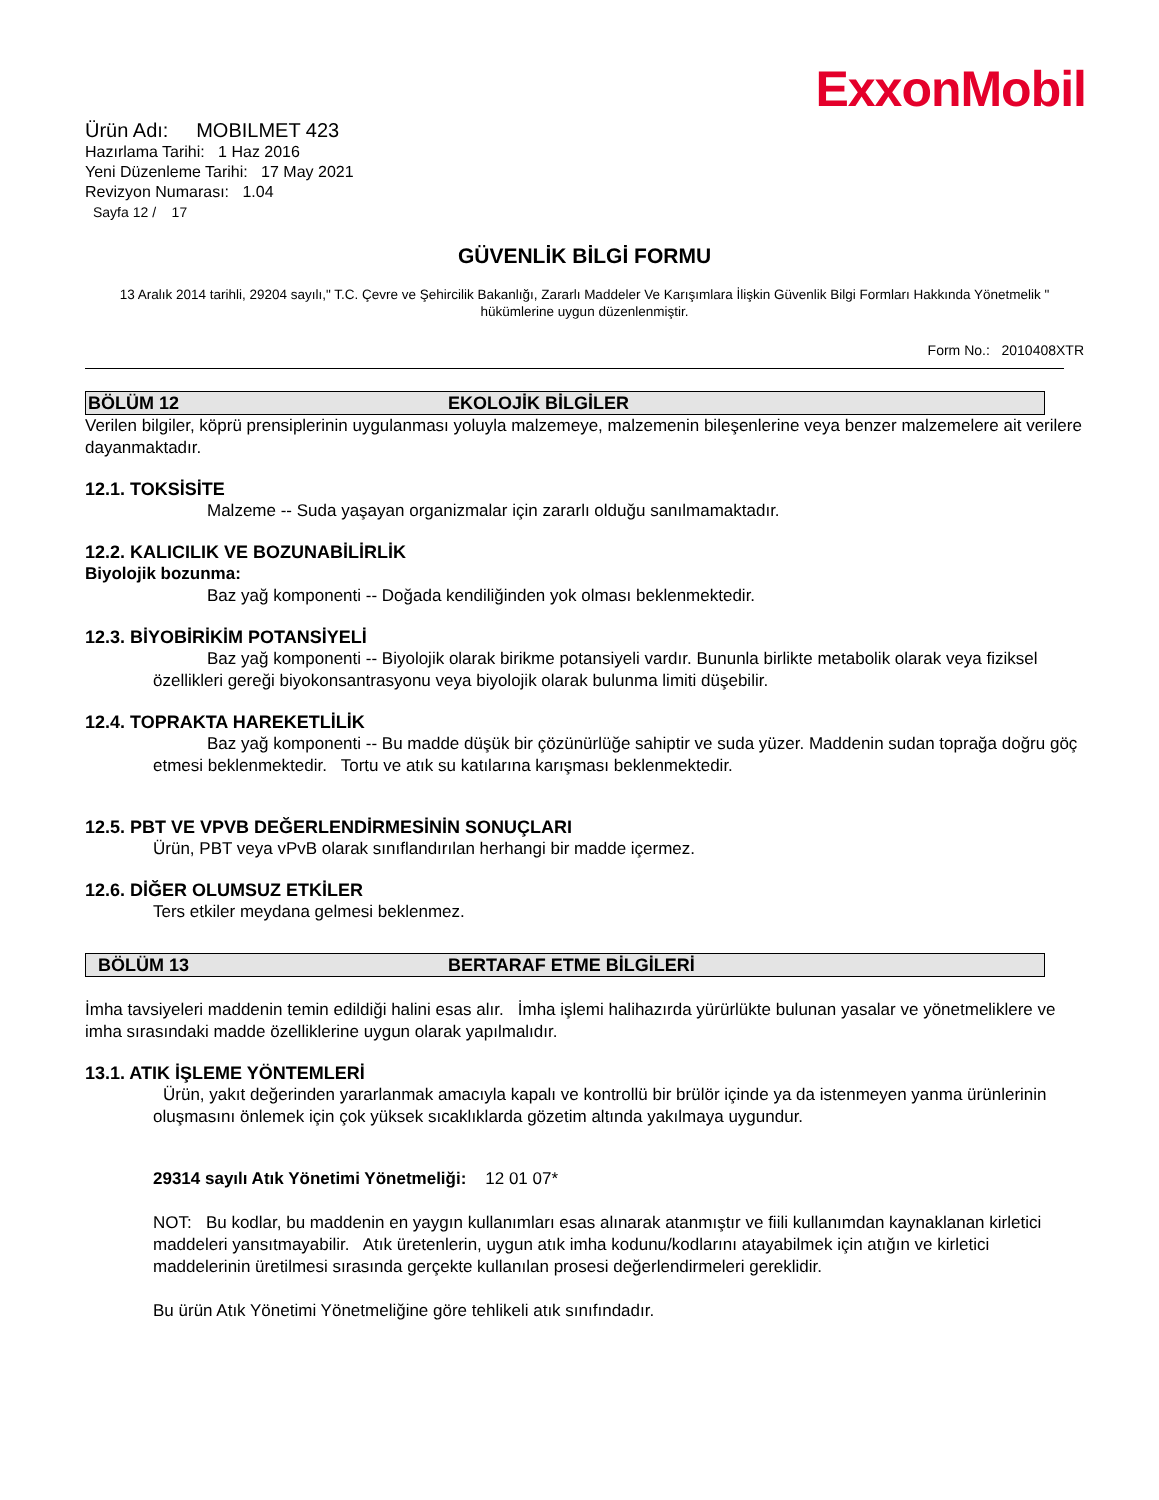ExxonMobil
Ürün Adı: MOBILMET 423
Hazırlama Tarihi: 1 Haz 2016
Yeni Düzenleme Tarihi: 17 May 2021
Revizyon Numarası: 1.04
Sayfa 12 / 17
GÜVENLİK BİLGİ FORMU
13 Aralık 2014 tarihli, 29204 sayılı," T.C. Çevre ve Şehircilik Bakanlığı, Zararlı Maddeler Ve Karışımlara İlişkin Güvenlik Bilgi Formları Hakkında Yönetmelik " hükümlerine uygun düzenlenmiştir.
Form No.: 2010408XTR
BÖLÜM 12 EKOLOJİK BİLGİLER
Verilen bilgiler, köprü prensiplerinin uygulanması yoluyla malzemeye, malzemenin bileşenlerine veya benzer malzemelere ait verilere dayanmaktadır.
12.1. TOKSİSİTE
Malzeme -- Suda yaşayan organizmalar için zararlı olduğu sanılmamaktadır.
12.2. KALICILIK VE BOZUNABİLİRLİK
Biyolojik bozunma:
Baz yağ komponenti -- Doğada kendiliğinden yok olması beklenmektedir.
12.3. BİYOBİRİKİM POTANSİYELİ
Baz yağ komponenti -- Biyolojik olarak birikme potansiyeli vardır. Bununla birlikte metabolik olarak veya fiziksel özellikleri gereği biyokonsantrasyonu veya biyolojik olarak bulunma limiti düşebilir.
12.4. TOPRAKTA HAREKETLİLİK
Baz yağ komponenti -- Bu madde düşük bir çözünürlüğe sahiptir ve suda yüzer. Maddenin sudan toprağa doğru göç etmesi beklenmektedir. Tortu ve atık su katılarına karışması beklenmektedir.
12.5. PBT VE VPVB DEĞERLENDİRMESİNİN SONUÇLARI
Ürün, PBT veya vPvB olarak sınıflandırılan herhangi bir madde içermez.
12.6. DİĞER OLUMSUZ ETKİLER
Ters etkiler meydana gelmesi beklenmez.
BÖLÜM 13 BERTARAF ETME BİLGİLERİ
İmha tavsiyeleri maddenin temin edildiği halini esas alır. İmha işlemi halihazırda yürürlükte bulunan yasalar ve yönetmeliklere ve imha sırasındaki madde özelliklerine uygun olarak yapılmalıdır.
13.1. ATIK İŞLEME YÖNTEMLERİ
Ürün, yakıt değerinden yararlanmak amacıyla kapalı ve kontrollü bir brülör içinde ya da istenmeyen yanma ürünlerinin oluşmasını önlemek için çok yüksek sıcaklıklarda gözetim altında yakılmaya uygundur.
29314 sayılı Atık Yönetimi Yönetmeliği: 12 01 07*
NOT: Bu kodlar, bu maddenin en yaygın kullanımları esas alınarak atanmıştır ve fiili kullanımdan kaynaklanan kirletici maddeleri yansıtmayabilir. Atık üretenlerin, uygun atık imha kodunu/kodlarını atayabilmek için atığın ve kirletici maddelerinin üretilmesi sırasında gerçekte kullanılan prosesi değerlendirmeleri gereklidir.
Bu ürün Atık Yönetimi Yönetmeliğine göre tehlikeli atık sınıfındadır.